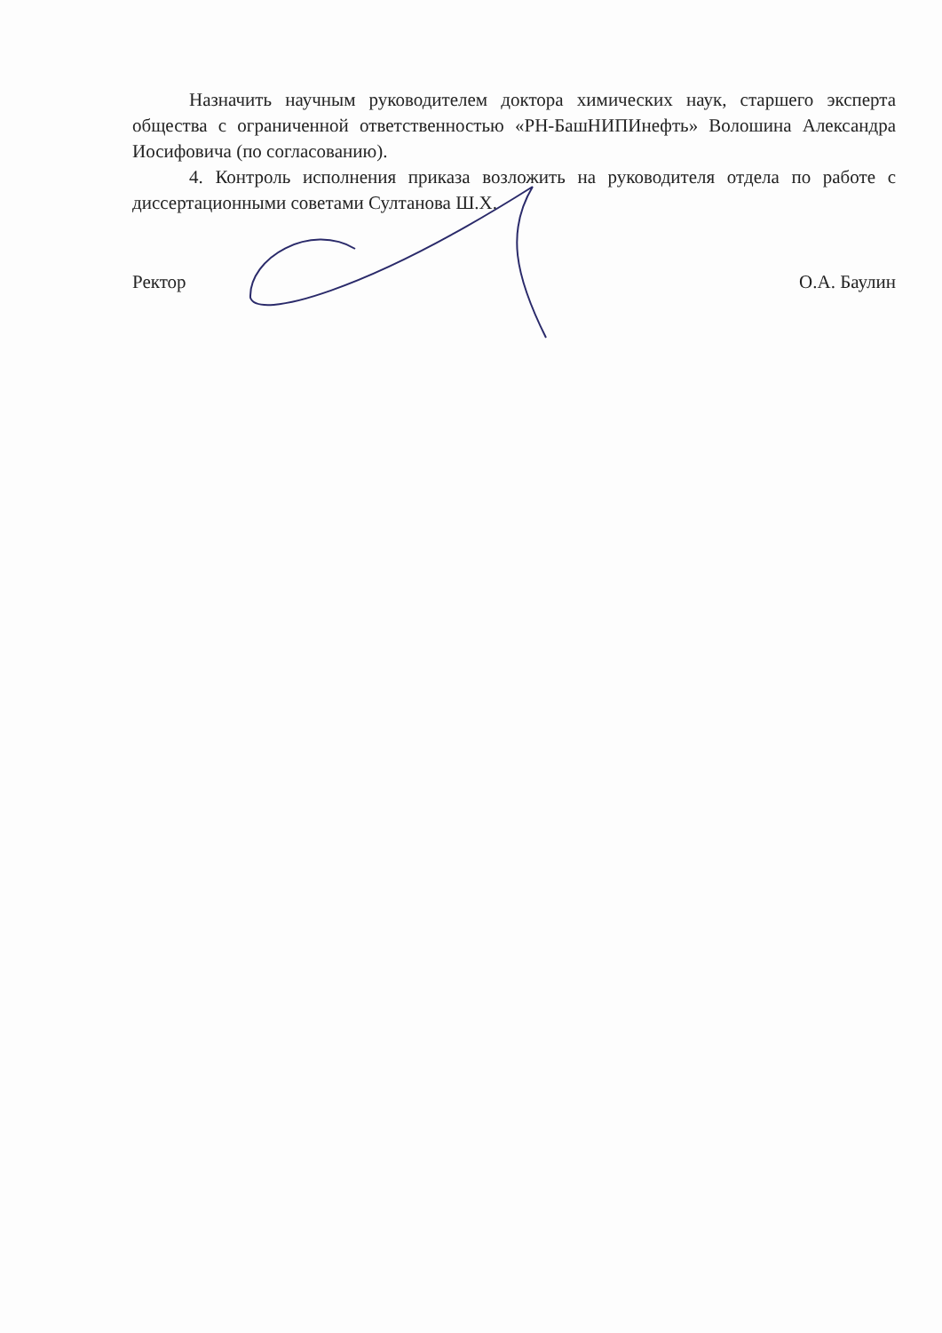Назначить научным руководителем доктора химических наук, старшего эксперта общества с ограниченной ответственностью «РН-БашНИПИнефть» Волошина Александра Иосифовича (по согласованию).
4. Контроль исполнения приказа возложить на руководителя отдела по работе с диссертационными советами Султанова Ш.Х.
Ректор О.А. Баулин